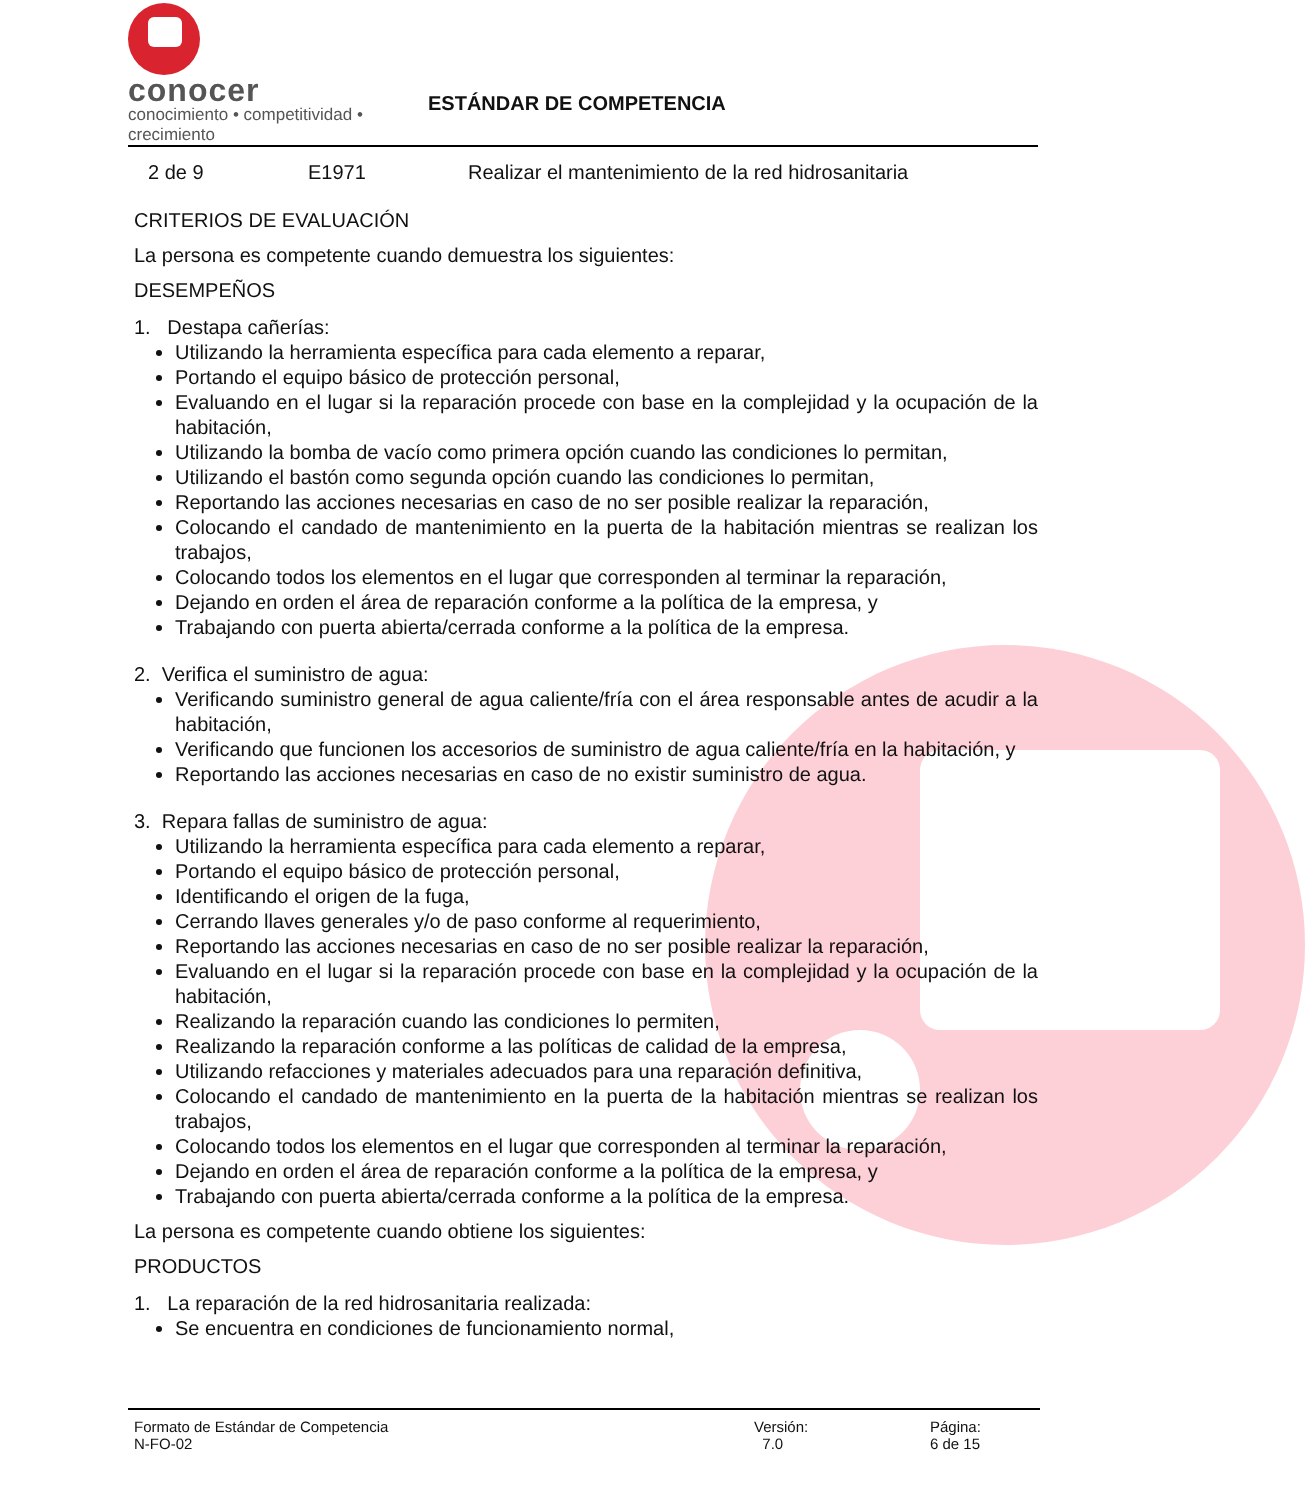conocer
conocimiento • competitividad • crecimiento
ESTÁNDAR DE COMPETENCIA
2 de 9 E1971 Realizar el mantenimiento de la red hidrosanitaria
CRITERIOS DE EVALUACIÓN
La persona es competente cuando demuestra los siguientes:
DESEMPEÑOS
1. Destapa cañerías:
Utilizando la herramienta específica para cada elemento a reparar,
Portando el equipo básico de protección personal,
Evaluando en el lugar si la reparación procede con base en la complejidad y la ocupación de la habitación,
Utilizando la bomba de vacío como primera opción cuando las condiciones lo permitan,
Utilizando el bastón como segunda opción cuando las condiciones lo permitan,
Reportando las acciones necesarias en caso de no ser posible realizar la reparación,
Colocando el candado de mantenimiento en la puerta de la habitación mientras se realizan los trabajos,
Colocando todos los elementos en el lugar que corresponden al terminar la reparación,
Dejando en orden el área de reparación conforme a la política de la empresa, y
Trabajando con puerta abierta/cerrada conforme a la política de la empresa.
2. Verifica el suministro de agua:
Verificando suministro general de agua caliente/fría con el área responsable antes de acudir a la habitación,
Verificando que funcionen los accesorios de suministro de agua caliente/fría en la habitación, y
Reportando las acciones necesarias en caso de no existir suministro de agua.
3. Repara fallas de suministro de agua:
Utilizando la herramienta específica para cada elemento a reparar,
Portando el equipo básico de protección personal,
Identificando el origen de la fuga,
Cerrando llaves generales y/o de paso conforme al requerimiento,
Reportando las acciones necesarias en caso de no ser posible realizar la reparación,
Evaluando en el lugar si la reparación procede con base en la complejidad y la ocupación de la habitación,
Realizando la reparación cuando las condiciones lo permiten,
Realizando la reparación conforme a las políticas de calidad de la empresa,
Utilizando refacciones y materiales adecuados para una reparación definitiva,
Colocando el candado de mantenimiento en la puerta de la habitación mientras se realizan los trabajos,
Colocando todos los elementos en el lugar que corresponden al terminar la reparación,
Dejando en orden el área de reparación conforme a la política de la empresa, y
Trabajando con puerta abierta/cerrada conforme a la política de la empresa.
La persona es competente cuando obtiene los siguientes:
PRODUCTOS
1. La reparación de la red hidrosanitaria realizada:
Se encuentra en condiciones de funcionamiento normal,
Formato de Estándar de Competencia
N-FO-02
Versión:
7.0
Página:
6 de 15